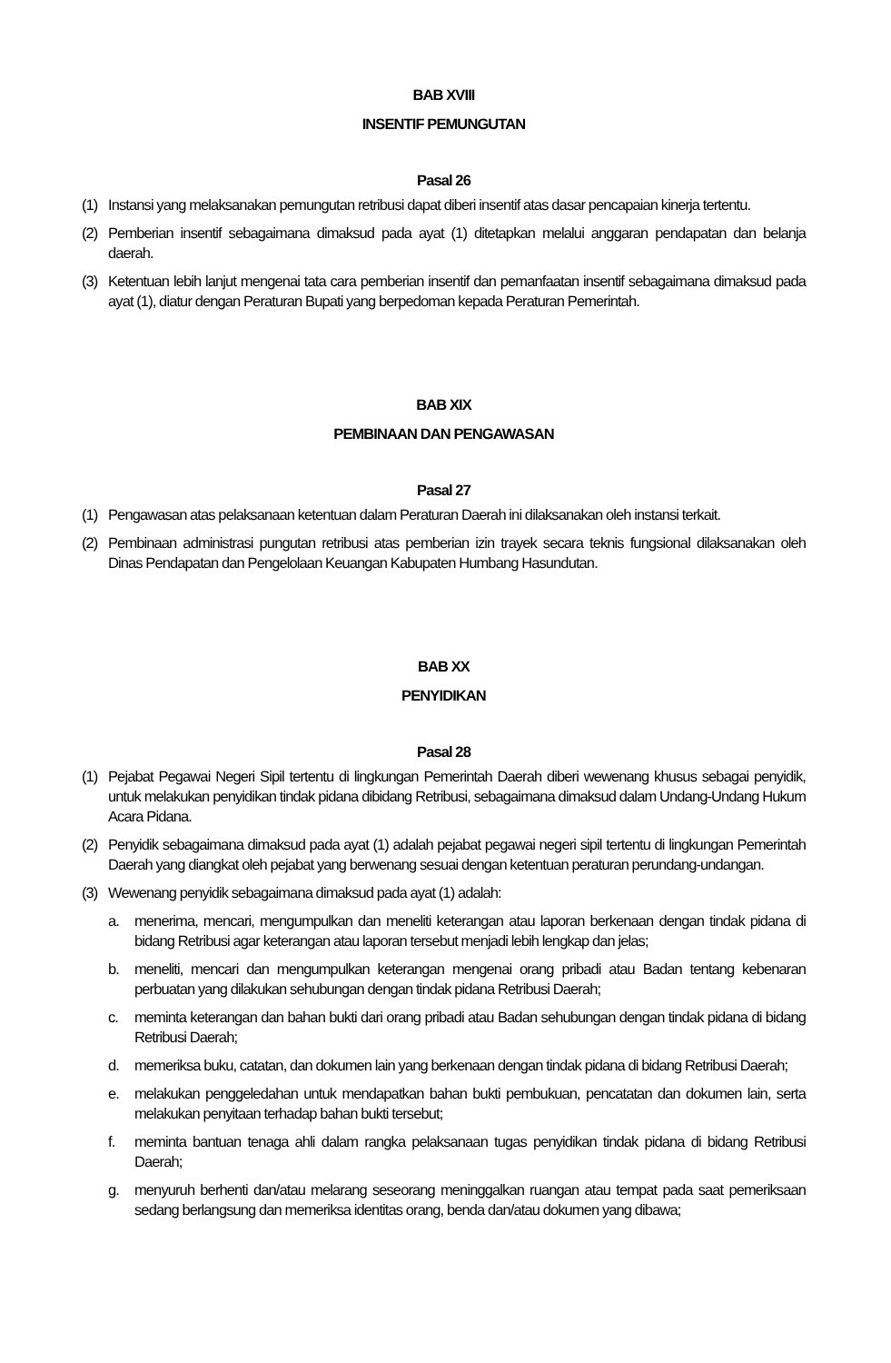BAB XVIII
INSENTIF PEMUNGUTAN
Pasal 26
(1) Instansi yang melaksanakan pemungutan retribusi dapat diberi insentif atas dasar pencapaian kinerja tertentu.
(2) Pemberian insentif sebagaimana dimaksud pada ayat (1) ditetapkan melalui anggaran pendapatan dan belanja daerah.
(3) Ketentuan lebih lanjut mengenai tata cara pemberian insentif dan pemanfaatan insentif sebagaimana dimaksud pada ayat (1), diatur dengan Peraturan Bupati yang berpedoman kepada Peraturan Pemerintah.
BAB XIX
PEMBINAAN DAN PENGAWASAN
Pasal 27
(1) Pengawasan atas pelaksanaan ketentuan dalam Peraturan Daerah ini dilaksanakan oleh instansi terkait.
(2) Pembinaan administrasi pungutan retribusi atas pemberian izin trayek secara teknis fungsional dilaksanakan oleh Dinas Pendapatan dan Pengelolaan Keuangan Kabupaten Humbang Hasundutan.
BAB XX
PENYIDIKAN
Pasal 28
(1) Pejabat Pegawai Negeri Sipil tertentu di lingkungan Pemerintah Daerah diberi wewenang khusus sebagai penyidik, untuk melakukan penyidikan tindak pidana dibidang Retribusi, sebagaimana dimaksud dalam Undang-Undang Hukum Acara Pidana.
(2) Penyidik sebagaimana dimaksud pada ayat (1) adalah pejabat pegawai negeri sipil tertentu di lingkungan Pemerintah Daerah yang diangkat oleh pejabat yang berwenang sesuai dengan ketentuan peraturan perundang-undangan.
(3) Wewenang penyidik sebagaimana dimaksud pada ayat (1) adalah:
a. menerima, mencari, mengumpulkan dan meneliti keterangan atau laporan berkenaan dengan tindak pidana di bidang Retribusi agar keterangan atau laporan tersebut menjadi lebih lengkap dan jelas;
b. meneliti, mencari dan mengumpulkan keterangan mengenai orang pribadi atau Badan tentang kebenaran perbuatan yang dilakukan sehubungan dengan tindak pidana Retribusi Daerah;
c. meminta keterangan dan bahan bukti dari orang pribadi atau Badan sehubungan dengan tindak pidana di bidang Retribusi Daerah;
d. memeriksa buku, catatan, dan dokumen lain yang berkenaan dengan tindak pidana di bidang Retribusi Daerah;
e. melakukan penggeledahan untuk mendapatkan bahan bukti pembukuan, pencatatan dan dokumen lain, serta melakukan penyitaan terhadap bahan bukti tersebut;
f. meminta bantuan tenaga ahli dalam rangka pelaksanaan tugas penyidikan tindak pidana di bidang Retribusi Daerah;
g. menyuruh berhenti dan/atau melarang seseorang meninggalkan ruangan atau tempat pada saat pemeriksaan sedang berlangsung dan memeriksa identitas orang, benda dan/atau dokumen yang dibawa;